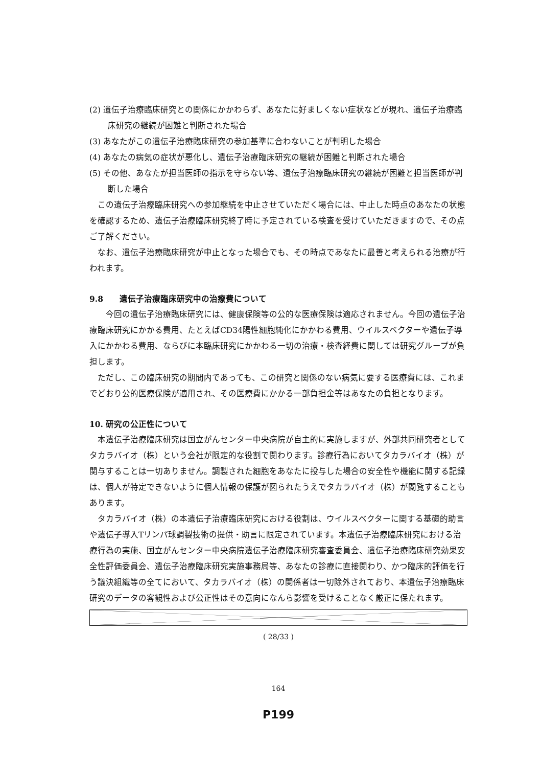(2) 遺伝子治療臨床研究との関係にかかわらず、あなたに好ましくない症状などが現れ、遺伝子治療臨床研究の継続が困難と判断された場合
(3) あなたがこの遺伝子治療臨床研究の参加基準に合わないことが判明した場合
(4) あなたの病気の症状が悪化し、遺伝子治療臨床研究の継続が困難と判断された場合
(5) その他、あなたが担当医師の指示を守らない等、遺伝子治療臨床研究の継続が困難と担当医師が判断した場合
この遺伝子治療臨床研究への参加継続を中止させていただく場合には、中止した時点のあなたの状態を確認するため、遺伝子治療臨床研究終了時に予定されている検査を受けていただきますので、その点ご了解ください。
なお、遺伝子治療臨床研究が中止となった場合でも、その時点であなたに最善と考えられる治療が行われます。
9.8　　遺伝子治療臨床研究中の治療費について
　今回の遺伝子治療臨床研究には、健康保険等の公的な医療保険は適応されません。今回の遺伝子治療臨床研究にかかる費用、たとえばCD34陽性細胞純化にかかわる費用、ウイルスベクターや遺伝子導入にかかわる費用、ならびに本臨床研究にかかわる一切の治療・検査経費に関しては研究グループが負担します。
ただし、この臨床研究の期間内であっても、この研究と関係のない病気に要する医療費には、これまでどおり公的医療保険が適用され、その医療費にかかる一部負担金等はあなたの負担となります。
10. 研究の公正性について
本遺伝子治療臨床研究は国立がんセンター中央病院が自主的に実施しますが、外部共同研究者としてタカラバイオ（株）という会社が限定的な役割で関わります。診療行為においてタカラバイオ（株）が関与することは一切ありません。調製された細胞をあなたに投与した場合の安全性や機能に関する記録は、個人が特定できないように個人情報の保護が図られたうえでタカラバイオ（株）が閲覧することもあります。
タカラバイオ（株）の本遺伝子治療臨床研究における役割は、ウイルスベクターに関する基礎的助言や遺伝子導入Tリンパ球調製技術の提供・助言に限定されています。本遺伝子治療臨床研究における治療行為の実施、国立がんセンター中央病院遺伝子治療臨床研究審査委員会、遺伝子治療臨床研究効果安全性評価委員会、遺伝子治療臨床研究実施事務局等、あなたの診療に直接関わり、かつ臨床的評価を行う議決組織等の全てにおいて、タカラバイオ（株）の関係者は一切除外されており、本遺伝子治療臨床研究のデータの客観性および公正性はその意向になんら影響を受けることなく厳正に保たれます。
( 28/33 )
164
P199